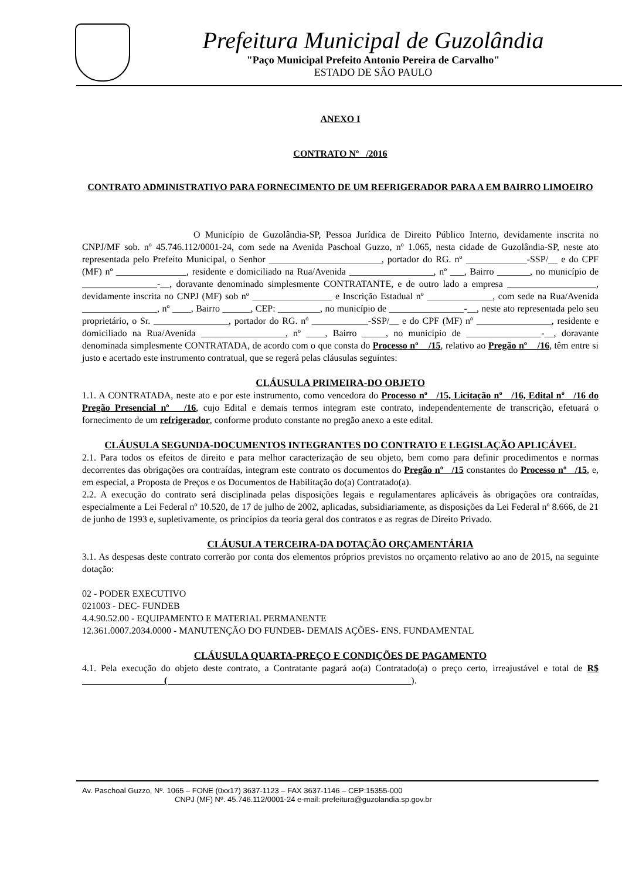Prefeitura Municipal de Guzolândia
"Paço Municipal Prefeito Antonio Pereira de Carvalho"
ESTADO DE SÂO PAULO
ANEXO I
CONTRATO Nº /2016
CONTRATO ADMINISTRATIVO PARA FORNECIMENTO DE UM REFRIGERADOR PARA A EM BAIRRO LIMOEIRO
O Município de Guzolândia-SP, Pessoa Jurídica de Direito Público Interno, devidamente inscrita no CNPJ/MF sob. nº 45.746.112/0001-24, com sede na Avenida Paschoal Guzzo, nº 1.065, nesta cidade de Guzolândia-SP, neste ato representada pelo Prefeito Municipal, o Senhor ________________________, portador do RG. nº _____________-SSP/__ e do CPF (MF) nº _______________, residente e domiciliado na Rua/Avenida __________________, nº ___, Bairro _______, no município de ________________-__, doravante denominado simplesmente CONTRATANTE, e de outro lado a empresa ___________________, devidamente inscrita no CNPJ (MF) sob nº _________________ e Inscrição Estadual nº ______________, com sede na Rua/Avenida ________________, nº ____, Bairro ______, CEP: _________, no município de ________________-__, neste ato representada pelo seu proprietário, o Sr. ________________, portador do RG. nº ____________-SSP/__ e do CPF (MF) nº ________________, residente e domiciliado na Rua/Avenida __________________, nº ____, Bairro _____, no município de ________________-__, doravante denominada simplesmente CONTRATADA, de acordo com o que consta do Processo nº /15, relativo ao Pregão nº /16, têm entre si justo e acertado este instrumento contratual, que se regerá pelas cláusulas seguintes:
CLÁUSULA PRIMEIRA-DO OBJETO
1.1. A CONTRATADA, neste ato e por este instrumento, como vencedora do Processo nº /15, Licitação nº /16, Edital nº /16 do Pregão Presencial nº /16, cujo Edital e demais termos integram este contrato, independentemente de transcrição, efetuará o fornecimento de um refrigerador, conforme produto constante no pregão anexo a este edital.
CLÁUSULA SEGUNDA-DOCUMENTOS INTEGRANTES DO CONTRATO E LEGISLAÇÃO APLICÁVEL
2.1. Para todos os efeitos de direito e para melhor caracterização de seu objeto, bem como para definir procedimentos e normas decorrentes das obrigações ora contraídas, integram este contrato os documentos do Pregão nº /15 constantes do Processo nº /15, e, em especial, a Proposta de Preços e os Documentos de Habilitação do(a) Contratado(a).
2.2. A execução do contrato será disciplinada pelas disposições legais e regulamentares aplicáveis às obrigações ora contraídas, especialmente a Lei Federal nº 10.520, de 17 de julho de 2002, aplicadas, subsidiariamente, as disposições da Lei Federal nº 8.666, de 21 de junho de 1993 e, supletivamente, os princípios da teoria geral dos contratos e as regras de Direito Privado.
CLÁUSULA TERCEIRA-DA DOTAÇÃO ORÇAMENTÁRIA
3.1. As despesas deste contrato correrão por conta dos elementos próprios previstos no orçamento relativo ao ano de 2015, na seguinte dotação:
02 - PODER EXECUTIVO
021003 - DEC- FUNDEB
4.4.90.52.00 - EQUIPAMENTO E MATERIAL PERMANENTE
12.361.0007.2034.0000 - MANUTENÇÃO DO FUNDEB- DEMAIS AÇÕES- ENS. FUNDAMENTAL
CLÁUSULA QUARTA-PREÇO E CONDIÇÕES DE PAGAMENTO
4.1. Pela execução do objeto deste contrato, a Contratante pagará ao(a) Contratado(a) o preço certo, irreajustável e total de R$ ( ).
Av. Paschoal Guzzo, Nº. 1065 – FONE (0xx17) 3637-1123 – FAX 3637-1146 – CEP:15355-000
CNPJ (MF) Nº. 45.746.112/0001-24 e-mail: prefeitura@guzolandia.sp.gov.br